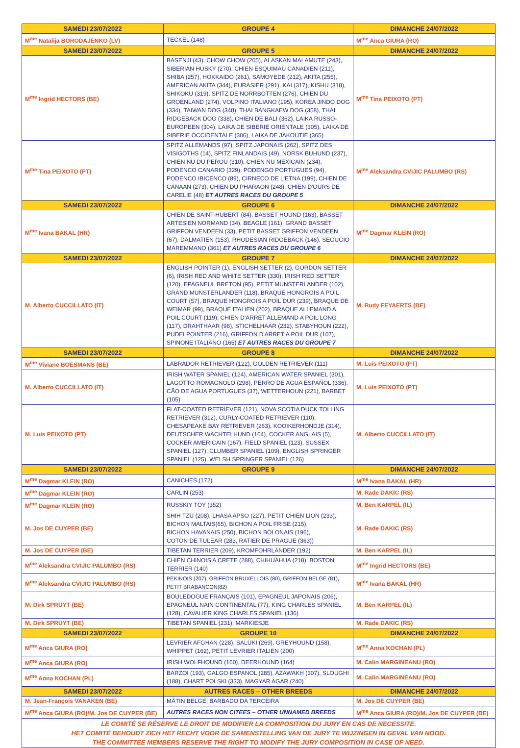| SAMEDI 23/07/2022 | GROUPE 4 | DIMANCHE 24/07/2022 |
| M<sup>me</sup> Natalija BORODAJENKO (LV) | TECKEL (148) | M<sup>me</sup> Anca GIURA (RO) |
| SAMEDI 23/07/2022 | GROUPE 5 | DIMANCHE 24/07/2022 |
| M<sup>me</sup> Ingrid HECTORS (BE) | BASENJI (43), CHOW CHOW (205), ALASKAN MALAMUTE (243), SIBERIAN HUSKY (270), CHIEN ESQUIMAU CANADIEN (211), SHIBA (257), HOKKAIDO (261), SAMOYEDE (212), AKITA (255), AMERICAN AKITA (344), EURASIER (291), KAI (317), KISHU (318), SHIKOKU (319), SPITZ DE NORRBOTTEN (276), CHIEN DU GROENLAND (274), VOLPINO ITALIANO (195), KOREA JINDO DOG (334), TAIWAN DOG (348), THAI BANGKAEW DOG (358), THAI RIDGEBACK DOG (338), CHIEN DE BALI (362), LAIKA RUSSO-EUROPEEN (304), LAIKA DE SIBERIE ORIENTALE (305), LAIKA DE SIBERIE OCCIDENTALE (306), LAIKA DE JAKOUTIE (365) | M<sup>me</sup> Tina PEIXOTO (PT) |
| M<sup>me</sup> Tina PEIXOTO (PT) | SPITZ ALLEMANDS (97), SPITZ JAPONAIS (262), SPITZ DES VISIGOTHS (14), SPITZ FINLANDAIS (49), NORSK BUHUND (237), CHIEN NU DU PEROU (310), CHIEN NU MEXICAIN (234), PODENCO CANARIO (329), PODENGO PORTUGUES (94), PODENCO IBICENCO (89), CIRNECO DE L'ETNA (199), CHIEN DE CANAAN (273), CHIEN DU PHARAON (248), CHIEN D'OURS DE CARELIE (48) ET AUTRES RACES DU GROUPE 5 | M<sup>me</sup> Aleksandra CVIJIC PALUMBO (RS) |
| SAMEDI 23/07/2022 | GROUPE 6 | DIMANCHE 24/07/2022 |
| M<sup>me</sup> Ivana BAKAL (HR) | CHIEN DE SAINT-HUBERT (84), BASSET HOUND (163), BASSET ARTESIEN NORMAND (34), BEAGLE (161), GRAND BASSET GRIFFON VENDEEN (33), PETIT BASSET GRIFFON VENDEEN (67), DALMATIEN (153), RHODESIAN RIDGEBACK (146), SEGUGIO MAREMMANO (361) ET AUTRES RACES DU GROUPE 6 | M<sup>me</sup> Dagmar KLEIN (RO) |
| SAMEDI 23/07/2022 | GROUPE 7 | DIMANCHE 24/07/2022 |
| M. Alberto CUCCILLATO (IT) | ENGLISH POINTER (1), ENGLISH SETTER (2), GORDON SETTER (6), IRISH RED AND WHITE SETTER (330), IRISH RED SETTER (120), EPAGNEUL BRETON (95), PETIT MUNSTERLANDER (102), GRAND MUNSTERLANDER (118), BRAQUE HONGROIS A POIL COURT (57), BRAQUE HONGROIS A POIL DUR (239), BRAQUE DE WEIMAR (99), BRAQUE ITALIEN (202), BRAQUE ALLEMAND A POIL COURT (119), CHIEN D'ARRET ALLEMAND A POIL LONG (117), DRAHTHAAR (98), STICHELHAAR (232), STABYHOUN (222), PUDELPOINTER (216), GRIFFON D'ARRET A POIL DUR (107), SPINONE ITALIANO (165) ET AUTRES RACES DU GROUPE 7 | M. Rudy FEYAERTS (BE) |
| SAMEDI 23/07/2022 | GROUPE 8 | DIMANCHE 24/07/2022 |
| M<sup>me</sup> Viviane BOESMANS (BE) | LABRADOR RETRIEVER (122), GOLDEN RETRIEVER (111) | M. Luís PEIXOTO (PT) |
| M. Alberto CUCCILLATO (IT) | IRISH WATER SPANIEL (124), AMERICAN WATER SPANIEL (301), LAGOTTO ROMAGNOLO (298), PERRO DE AGUA ESPAÑOL (336), CÃO DE AGUA PORTUGUES (37), WETTERHOUN (221), BARBET (105) | M. Luís PEIXOTO (PT) |
| M. Luís PEIXOTO (PT) | FLAT-COATED RETRIEVER (121), NOVA SCOTIA DUCK TOLLING RETRIEVER (312), CURLY-COATED RETRIEVER (110), CHESAPEAKE BAY RETRIEVER (263), KOOIKERHONDJE (314), DEUTSCHER WACHTELHUND (104), COCKER ANGLAIS (5), COCKER AMERICAIN (167), FIELD SPANIEL (123), SUSSEX SPANIEL (127), CLUMBER SPANIEL (109), ENGLISH SPRINGER SPANIEL (125), WELSH SPRINGER SPANIEL (126) | M. Alberto CUCCILLATO (IT) |
| SAMEDI 23/07/2022 | GROUPE 9 | DIMANCHE 24/07/2022 |
| M<sup>me</sup> Dagmar KLEIN (RO) | CANICHES (172) | M<sup>me</sup> Ivana BAKAL (HR) |
| M<sup>me</sup> Dagmar KLEIN (RO) | CARLIN (253) | M. Rade DAKIC (RS) |
| M<sup>me</sup> Dagmar KLEIN (RO) | RUSSKIY TOY (352) | M. Ben KARPEL (IL) |
| M. Jos DE CUYPER (BE) | SHIH TZU (208), LHASA APSO (227), PETIT CHIEN LION (233), BICHON MALTAIS(65), BICHON A POIL FRISE (215), BICHON HAVANAIS (250), BICHON BOLONAIS (196), COTON DE TULEAR (283, RATIER DE PRAGUE (363)) | M. Rade DAKIC (RS) |
| M. Jos DE CUYPER (BE) | TIBETAN TERRIER (209), KROMFOHRLÄNDER (192) | M. Ben KARPEL (IL) |
| M<sup>me</sup> Aleksandra CVIJIC PALUMBO (RS) | CHIEN CHINOIS A CRETE (288), CHIHUAHUA (218), BOSTON TERRIER (140) | M<sup>me</sup> Ingrid HECTORS (BE) |
| M<sup>me</sup> Aleksandra CVIJIC PALUMBO (RS) | PEKINOIS (207), GRIFFON BRUXELLOIS (80), GRIFFON BELGE (81), PETIT BRABANCON(82) | M<sup>me</sup> Ivana BAKAL (HR) |
| M. Dirk SPRUYT (BE) | BOULEDOGUE FRANÇAIS (101), EPAGNEUL JAPONAIS (206), EPAGNEUL NAIN CONTINENTAL (77), KING CHARLES SPANIEL (128), CAVALIER KING CHARLES SPANIEL (136) | M. Ben KARPEL (IL) |
| M. Dirk SPRUYT (BE) | TIBETAN SPANIEL (231), MARKIESJE | M. Rade DAKIC (RS) |
| SAMEDI 23/07/2022 | GROUPE 10 | DIMANCHE 24/07/2022 |
| M<sup>me</sup> Anca GIURA (RO) | LEVRIER AFGHAN (228), SALUKI (269), GREYHOUND (158), WHIPPET (162), PETIT LEVRIER ITALIEN (200) | M<sup>me</sup> Anna KOCHAN (PL) |
| M<sup>me</sup> Anca GIURA (RO) | IRISH WOLFHOUND (160), DEERHOUND (164) | M. Calin MARGINEANU (RO) |
| M<sup>me</sup> Anna KOCHAN (PL) | BARZOI (193), GALGO ESPANOL (285), AZAWAKH (307), SLOUGHI (188), CHART POLSKI (333), MAGYAR AGAR (240) | M. Calin MARGINEANU (RO) |
| SAMEDI 23/07/2022 | AUTRES RACES – OTHER BREEDS | DIMANCHE 24/07/2022 |
| M. Jean-François VANAKEN (BE) | MÂTIN BELGE, BARBADO DA TERCEIRA | M. Jos DE CUYPER (BE) |
| M<sup>me</sup> Anca GIURA (RO)/M. Jos DE CUYPER (BE) | AUTRES RACES NON CITEES – OTHER UNNAMED BREEDS | M<sup>me</sup> Anca GIURA (RO)/M. Jos DE CUYPER (BE) |
| LE COMITÉ SE RÉSERVE LE DROIT DE MODIFIER LA COMPOSITION DU JURY EN CAS DE NECESSITE. HET COMITÉ BEHOUDT ZICH HET RECHT VOOR DE SAMENSTELLING VAN DE JURY TE WIJZINGEN IN GEVAL VAN NOOD. THE COMMITTEE MEMBERS RESERVE THE RIGHT TO MODIFY THE JURY COMPOSITION IN CASE OF NEED. | | |